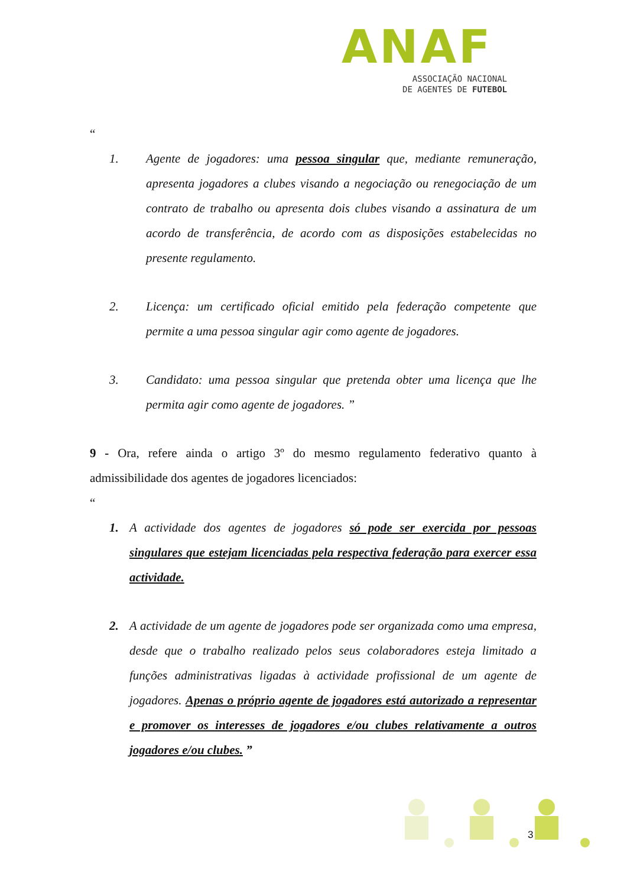ANAF
ASSOCIAÇÃO NACIONAL
DE AGENTES DE FUTEBOL
“
1. Agente de jogadores: uma pessoa singular que, mediante remuneração, apresenta jogadores a clubes visando a negociação ou renegociação de um contrato de trabalho ou apresenta dois clubes visando a assinatura de um acordo de transferência, de acordo com as disposições estabelecidas no presente regulamento.
2. Licença: um certificado oficial emitido pela federação competente que permite a uma pessoa singular agir como agente de jogadores.
3. Candidato: uma pessoa singular que pretenda obter uma licença que lhe permita agir como agente de jogadores. ”
9 - Ora, refere ainda o artigo 3º do mesmo regulamento federativo quanto à admissibilidade dos agentes de jogadores licenciados:
“
1. A actividade dos agentes de jogadores só pode ser exercida por pessoas singulares que estejam licenciadas pela respectiva federação para exercer essa actividade.
2. A actividade de um agente de jogadores pode ser organizada como uma empresa, desde que o trabalho realizado pelos seus colaboradores esteja limitado a funções administrativas ligadas à actividade profissional de um agente de jogadores. Apenas o próprio agente de jogadores está autorizado a representar e promover os interesses de jogadores e/ou clubes relativamente a outros jogadores e/ou clubes. ”
3